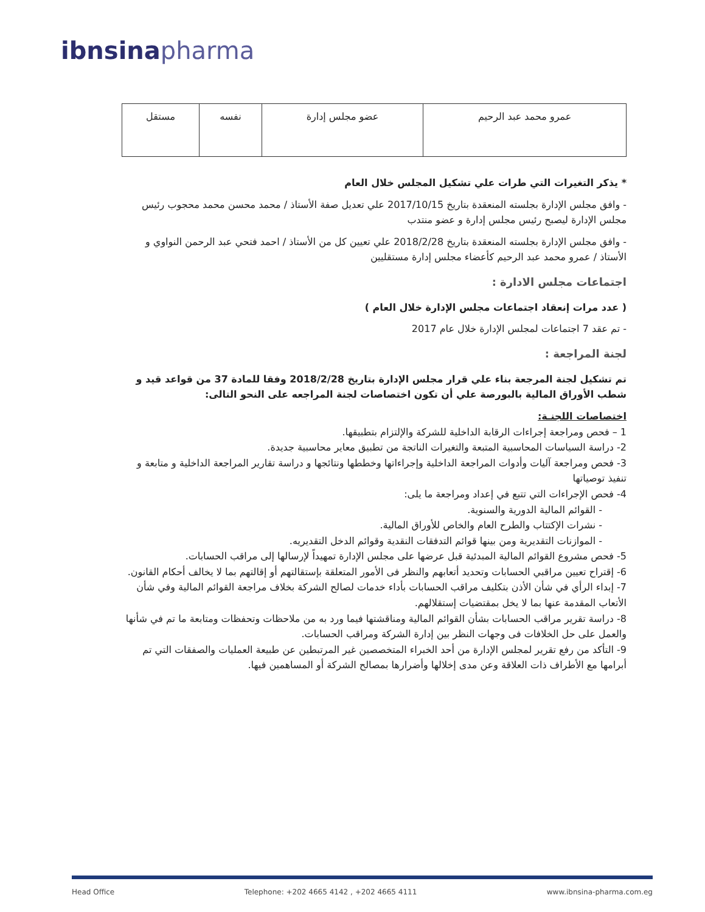ibnsina pharma
| عمرو محمد عبد الرحيم | عضو مجلس إدارة | نفسه | مستقل |
* يذكر التغيرات التي طرات علي تشكيل المجلس خلال العام
- وافق مجلس الإدارة بجلسته المنعقدة بتاريخ 2017/10/15 علي تعديل صفة الأستاذ / محمد محسن محمد محجوب رئيس مجلس الإدارة ليصبح رئيس مجلس إدارة و عضو منتدب
- وافق مجلس الإدارة بجلسته المنعقدة بتاريخ 2018/2/28 علي تعيين كل من الأستاذ / احمد فتحي عبد الرحمن النواوي و الأستاذ / عمرو محمد عبد الرحيم كأعضاء مجلس إدارة مستقليين
اجتماعات مجلس الادارة :
( عدد مرات إنعقاد اجتماعات مجلس الإدارة خلال العام )
- تم عقد 7 اجتماعات لمجلس الإدارة خلال عام 2017
لجنة المراجعة :
تم تشكيل لجنة المرجعة بناء علي قرار مجلس الإدارة بتاريخ 2018/2/28 وفقا للمادة 37 من قواعد قيد و شطب الأوراق المالية بالبورصة علي أن تكون اختصاصات لجنة المراجعه على النحو التالى:
اختصاصات اللجنـة:
1 – فحص ومراجعة إجراءات الرقابة الداخلية للشركة والإلتزام بتطبيقها.
2- دراسة السياسات المحاسبية المتبعة والتغيرات الناتجة من تطبيق معاير محاسبية جديدة.
3- فحص ومراجعة آليات وأدوات المراجعة الداخلية وإجراءاتها وخططها ونتائجها و دراسة تقارير المراجعة الداخلية و متابعة و تنفيذ توصياتها
4- فحص الإجراءات التي تتبع في إعداد ومراجعة ما يلى:
- القوائم المالية الدورية والسنوية.
- نشرات الإكتتاب والطرح العام والخاص للأوراق المالية.
- الموازنات التقديرية ومن بينها قوائم التدفقات النقدية وقوائم الدخل التقديريه.
5- فحص مشروع القوائم المالية المبدئية قبل عرضها على مجلس الإدارة تمهيداً لإرسالها إلى مراقب الحسابات.
6- إقتراح تعيين مراقبي الحسابات وتحديد أتعابهم والنظر فى الأمور المتعلقة بإستقالتهم أو إقالتهم بما لا يخالف أحكام القانون.
7- إبداء الرأي في شأن الأذن بتكليف مراقب الحسابات بأداء خدمات لصالح الشركة بخلاف مراجعة القوائم المالية وفي شأن الأتعاب المقدمة عنها بما لا يخل بمقتضيات إستقلالهم.
8- دراسة تقرير مراقب الحسابات بشأن القوائم المالية ومناقشتها فيما ورد به من ملاحظات وتحفظات ومتابعة ما تم في شأنها والعمل على حل الخلافات فى وجهات النظر بين إدارة الشركة ومراقب الحسابات.
9- التأكد من رفع تقرير لمجلس الإدارة من أحد الخبراء المتخصصين غير المرتبطين عن طبيعة العمليات والصفقات التي تم أبرامها مع الأطراف ذات العلاقة وعن مدى إخلالها وأضرارها بمصالح الشركة أو المساهمين فيها.
Head Office Telephone: +202 4665 4142 , +202 4665 4111 www.ibnsina-pharma.com.eg